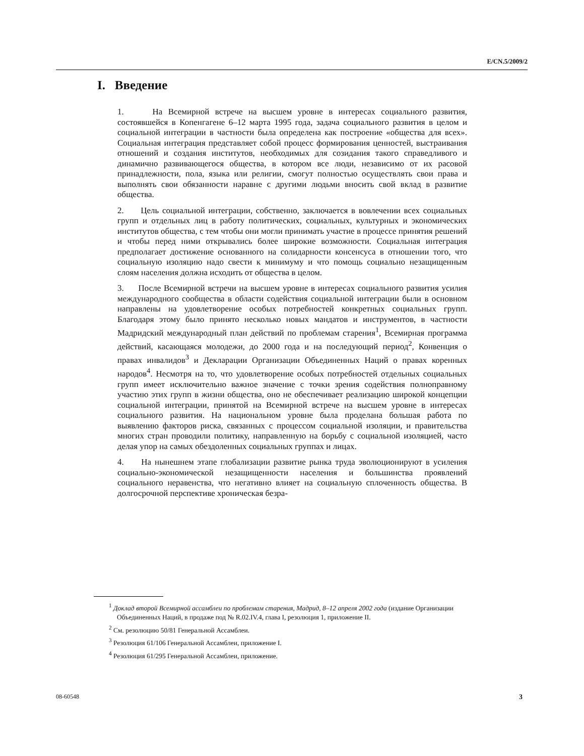E/CN.5/2009/2
I. Введение
1. На Всемирной встрече на высшем уровне в интересах социального развития, состоявшейся в Копенгагене 6–12 марта 1995 года, задача социального развития в целом и социальной интеграции в частности была определена как построение «общества для всех». Социальная интеграция представляет собой процесс формирования ценностей, выстраивания отношений и создания институтов, необходимых для созидания такого справедливого и динамично развивающегося общества, в котором все люди, независимо от их расовой принадлежности, пола, языка или религии, смогут полностью осуществлять свои права и выполнять свои обязанности наравне с другими людьми вносить свой вклад в развитие общества.
2. Цель социальной интеграции, собственно, заключается в вовлечении всех социальных групп и отдельных лиц в работу политических, социальных, культурных и экономических институтов общества, с тем чтобы они могли принимать участие в процессе принятия решений и чтобы перед ними открывались более широкие возможности. Социальная интеграция предполагает достижение основанного на солидарности консенсуса в отношении того, что социальную изоляцию надо свести к минимуму и что помощь социально незащищенным слоям населения должна исходить от общества в целом.
3. После Всемирной встречи на высшем уровне в интересах социального развития усилия международного сообщества в области содействия социальной интеграции были в основном направлены на удовлетворение особых потребностей конкретных социальных групп. Благодаря этому было принято несколько новых мандатов и инструментов, в частности Мадридский международный план действий по проблемам старения<sup>1</sup>, Всемирная программа действий, касающаяся молодежи, до 2000 года и на последующий период<sup>2</sup>, Конвенция о правах инвалидов<sup>3</sup> и Декларации Организации Объединенных Наций о правах коренных народов<sup>4</sup>. Несмотря на то, что удовлетворение особых потребностей отдельных социальных групп имеет исключительно важное значение с точки зрения содействия полноправному участию этих групп в жизни общества, оно не обеспечивает реализацию широкой концепции социальной интеграции, принятой на Всемирной встрече на высшем уровне в интересах социального развития. На национальном уровне была проделана большая работа по выявлению факторов риска, связанных с процессом социальной изоляции, и правительства многих стран проводили политику, направленную на борьбу с социальной изоляцией, часто делая упор на самых обездоленных социальных группах и лицах.
4. На нынешнем этапе глобализации развитие рынка труда эволюционируют в усиления социально-экономической незащищенности населения и большинства проявлений социального неравенства, что негативно влияет на социальную сплоченность общества. В долгосрочной перспективе хроническая безра-
<sup>1</sup> Доклад второй Всемирной ассамблеи по проблемам старения, Мадрид, 8–12 апреля 2002 года (издание Организации Объединенных Наций, в продаже под № R.02.IV.4, глава I, резолюция 1, приложение II.
<sup>2</sup> См. резолюцию 50/81 Генеральной Ассамблеи.
<sup>3</sup> Резолюция 61/106 Генеральной Ассамблеи, приложение I.
<sup>4</sup> Резолюция 61/295 Генеральной Ассамблеи, приложение.
08-60548 3